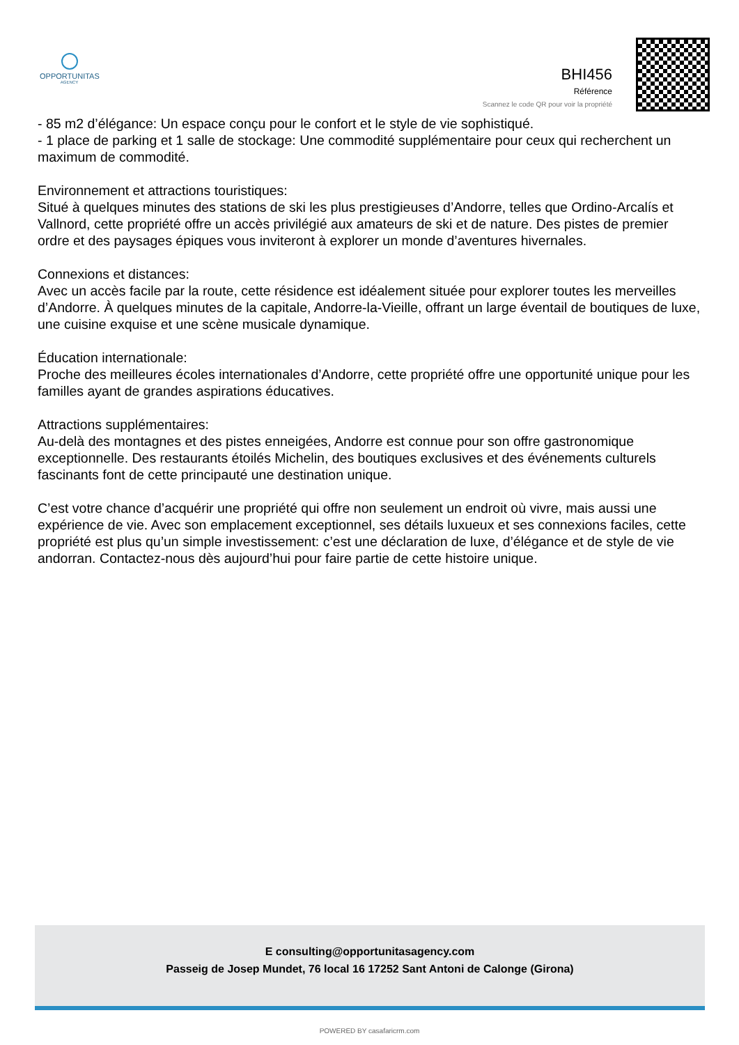OPPORTUNITAS
AGENCY
BHI456
Référence
Scannez le code QR pour voir la propriété
- 85 m2 d’élégance: Un espace conçu pour le confort et le style de vie sophistiqué.
- 1 place de parking et 1 salle de stockage: Une commodité supplémentaire pour ceux qui recherchent un maximum de commodité.
Environnement et attractions touristiques:
Situé à quelques minutes des stations de ski les plus prestigieuses d’Andorre, telles que Ordino-Arcalís et Vallnord, cette propriété offre un accès privilégié aux amateurs de ski et de nature. Des pistes de premier ordre et des paysages épiques vous inviteront à explorer un monde d’aventures hivernales.
Connexions et distances:
Avec un accès facile par la route, cette résidence est idéalement située pour explorer toutes les merveilles d’Andorre. À quelques minutes de la capitale, Andorre-la-Vieille, offrant un large éventail de boutiques de luxe, une cuisine exquise et une scène musicale dynamique.
Éducation internationale:
Proche des meilleures écoles internationales d’Andorre, cette propriété offre une opportunité unique pour les familles ayant de grandes aspirations éducatives.
Attractions supplémentaires:
Au-delà des montagnes et des pistes enneigées, Andorre est connue pour son offre gastronomique exceptionnelle. Des restaurants étoilés Michelin, des boutiques exclusives et des événements culturels fascinants font de cette principauté une destination unique.
C’est votre chance d’acquérir une propriété qui offre non seulement un endroit où vivre, mais aussi une expérience de vie. Avec son emplacement exceptionnel, ses détails luxueux et ses connexions faciles, cette propriété est plus qu’un simple investissement: c’est une déclaration de luxe, d’élégance et de style de vie andorran. Contactez-nous dès aujourd’hui pour faire partie de cette histoire unique.
E consulting@opportunitasagency.com
Passeig de Josep Mundet, 76 local 16 17252 Sant Antoni de Calonge (Girona)
POWERED BY casafaricrm.com